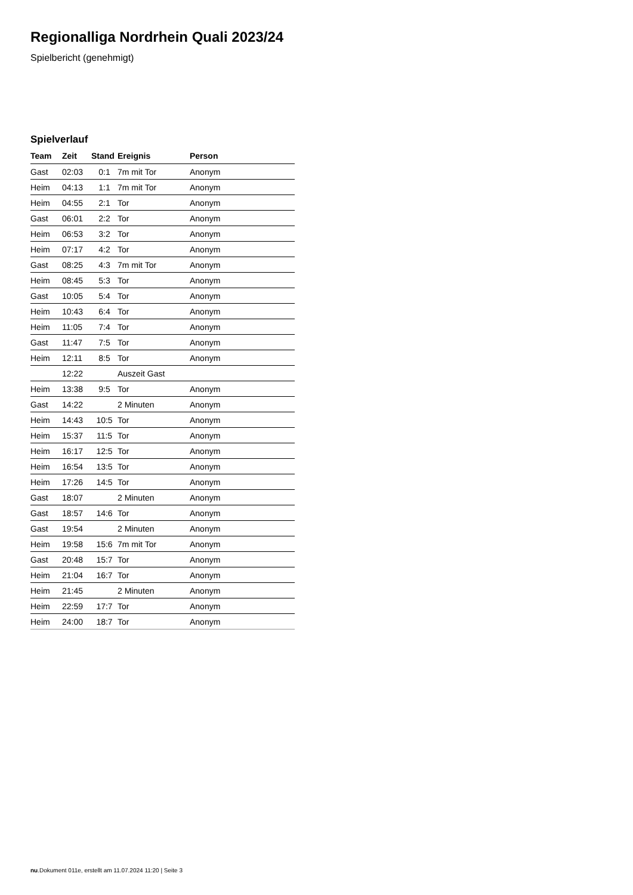Regionalliga Nordrhein Quali 2023/24
Spielbericht (genehmigt)
Spielverlauf
| Team | Zeit | Stand | Ereignis | Person |
| --- | --- | --- | --- | --- |
| Gast | 02:03 | 0:1 | 7m mit Tor | Anonym |
| Heim | 04:13 | 1:1 | 7m mit Tor | Anonym |
| Heim | 04:55 | 2:1 | Tor | Anonym |
| Gast | 06:01 | 2:2 | Tor | Anonym |
| Heim | 06:53 | 3:2 | Tor | Anonym |
| Heim | 07:17 | 4:2 | Tor | Anonym |
| Gast | 08:25 | 4:3 | 7m mit Tor | Anonym |
| Heim | 08:45 | 5:3 | Tor | Anonym |
| Gast | 10:05 | 5:4 | Tor | Anonym |
| Heim | 10:43 | 6:4 | Tor | Anonym |
| Heim | 11:05 | 7:4 | Tor | Anonym |
| Gast | 11:47 | 7:5 | Tor | Anonym |
| Heim | 12:11 | 8:5 | Tor | Anonym |
| | 12:22 | | Auszeit Gast | |
| Heim | 13:38 | 9:5 | Tor | Anonym |
| Gast | 14:22 | | 2 Minuten | Anonym |
| Heim | 14:43 | 10:5 | Tor | Anonym |
| Heim | 15:37 | 11:5 | Tor | Anonym |
| Heim | 16:17 | 12:5 | Tor | Anonym |
| Heim | 16:54 | 13:5 | Tor | Anonym |
| Heim | 17:26 | 14:5 | Tor | Anonym |
| Gast | 18:07 | | 2 Minuten | Anonym |
| Gast | 18:57 | 14:6 | Tor | Anonym |
| Gast | 19:54 | | 2 Minuten | Anonym |
| Heim | 19:58 | 15:6 | 7m mit Tor | Anonym |
| Gast | 20:48 | 15:7 | Tor | Anonym |
| Heim | 21:04 | 16:7 | Tor | Anonym |
| Heim | 21:45 | | 2 Minuten | Anonym |
| Heim | 22:59 | 17:7 | Tor | Anonym |
| Heim | 24:00 | 18:7 | Tor | Anonym |
nu.Dokument 011e, erstellt am 11.07.2024 11:20 | Seite 3